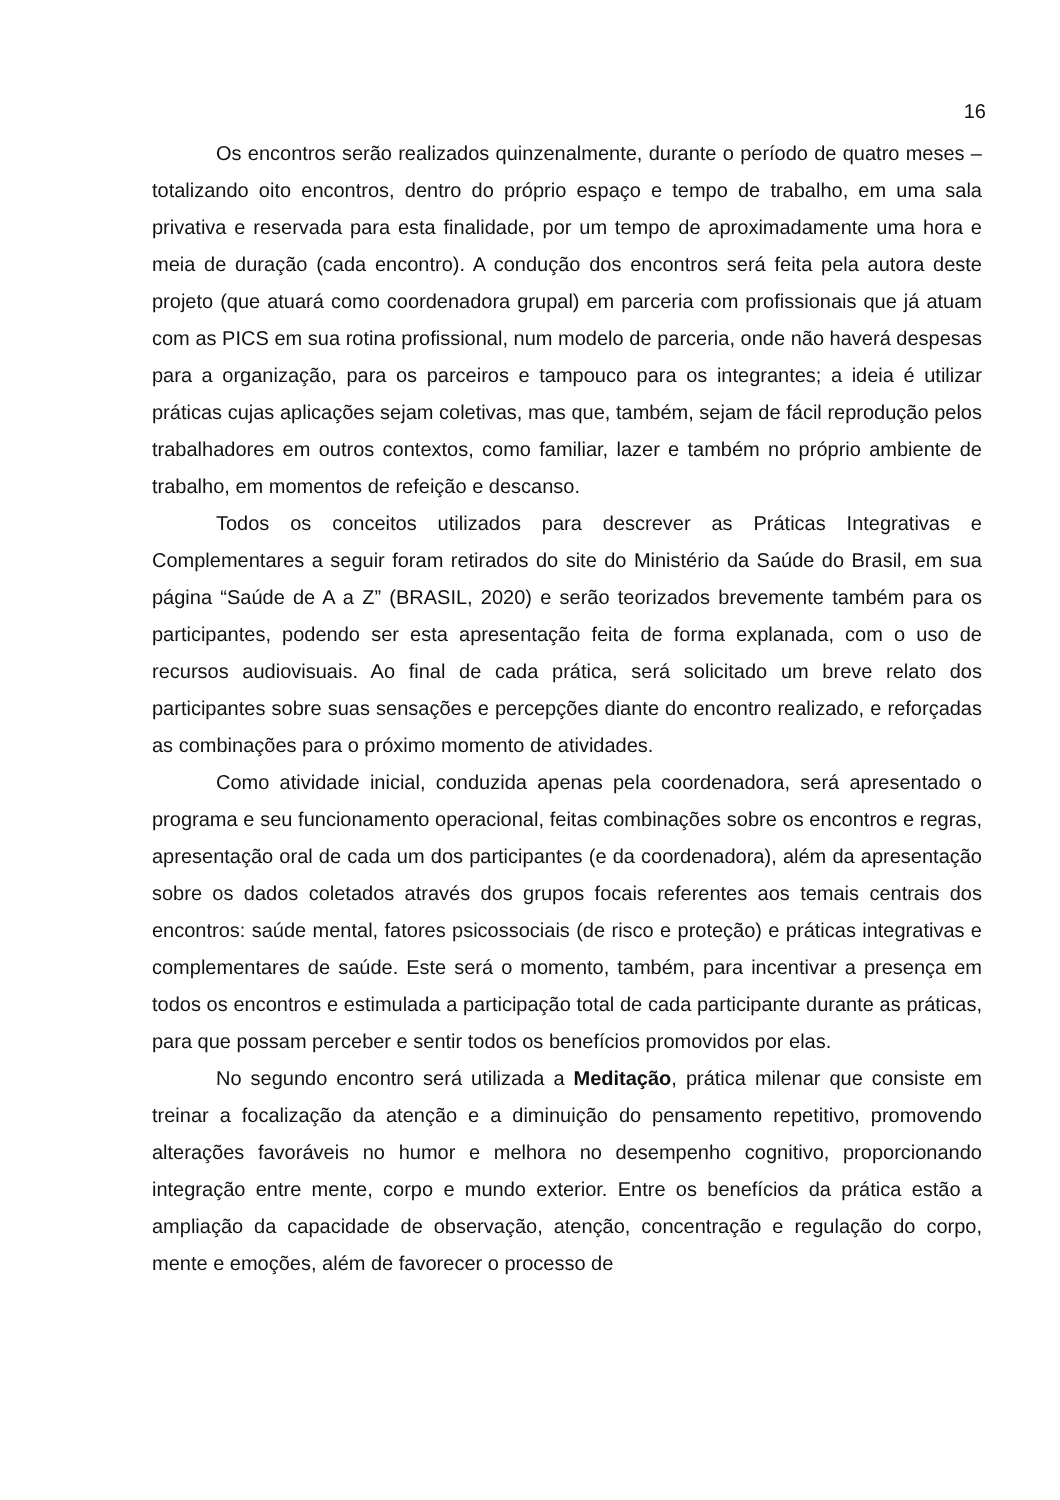16
Os encontros serão realizados quinzenalmente, durante o período de quatro meses – totalizando oito encontros, dentro do próprio espaço e tempo de trabalho, em uma sala privativa e reservada para esta finalidade, por um tempo de aproximadamente uma hora e meia de duração (cada encontro). A condução dos encontros será feita pela autora deste projeto (que atuará como coordenadora grupal) em parceria com profissionais que já atuam com as PICS em sua rotina profissional, num modelo de parceria, onde não haverá despesas para a organização, para os parceiros e tampouco para os integrantes; a ideia é utilizar práticas cujas aplicações sejam coletivas, mas que, também, sejam de fácil reprodução pelos trabalhadores em outros contextos, como familiar, lazer e também no próprio ambiente de trabalho, em momentos de refeição e descanso.
Todos os conceitos utilizados para descrever as Práticas Integrativas e Complementares a seguir foram retirados do site do Ministério da Saúde do Brasil, em sua página “Saúde de A a Z” (BRASIL, 2020) e serão teorizados brevemente também para os participantes, podendo ser esta apresentação feita de forma explanada, com o uso de recursos audiovisuais. Ao final de cada prática, será solicitado um breve relato dos participantes sobre suas sensações e percepções diante do encontro realizado, e reforçadas as combinações para o próximo momento de atividades.
Como atividade inicial, conduzida apenas pela coordenadora, será apresentado o programa e seu funcionamento operacional, feitas combinações sobre os encontros e regras, apresentação oral de cada um dos participantes (e da coordenadora), além da apresentação sobre os dados coletados através dos grupos focais referentes aos temais centrais dos encontros: saúde mental, fatores psicossociais (de risco e proteção) e práticas integrativas e complementares de saúde. Este será o momento, também, para incentivar a presença em todos os encontros e estimulada a participação total de cada participante durante as práticas, para que possam perceber e sentir todos os benefícios promovidos por elas.
No segundo encontro será utilizada a Meditação, prática milenar que consiste em treinar a focalização da atenção e a diminuição do pensamento repetitivo, promovendo alterações favoráveis no humor e melhora no desempenho cognitivo, proporcionando integração entre mente, corpo e mundo exterior. Entre os benefícios da prática estão a ampliação da capacidade de observação, atenção, concentração e regulação do corpo, mente e emoções, além de favorecer o processo de